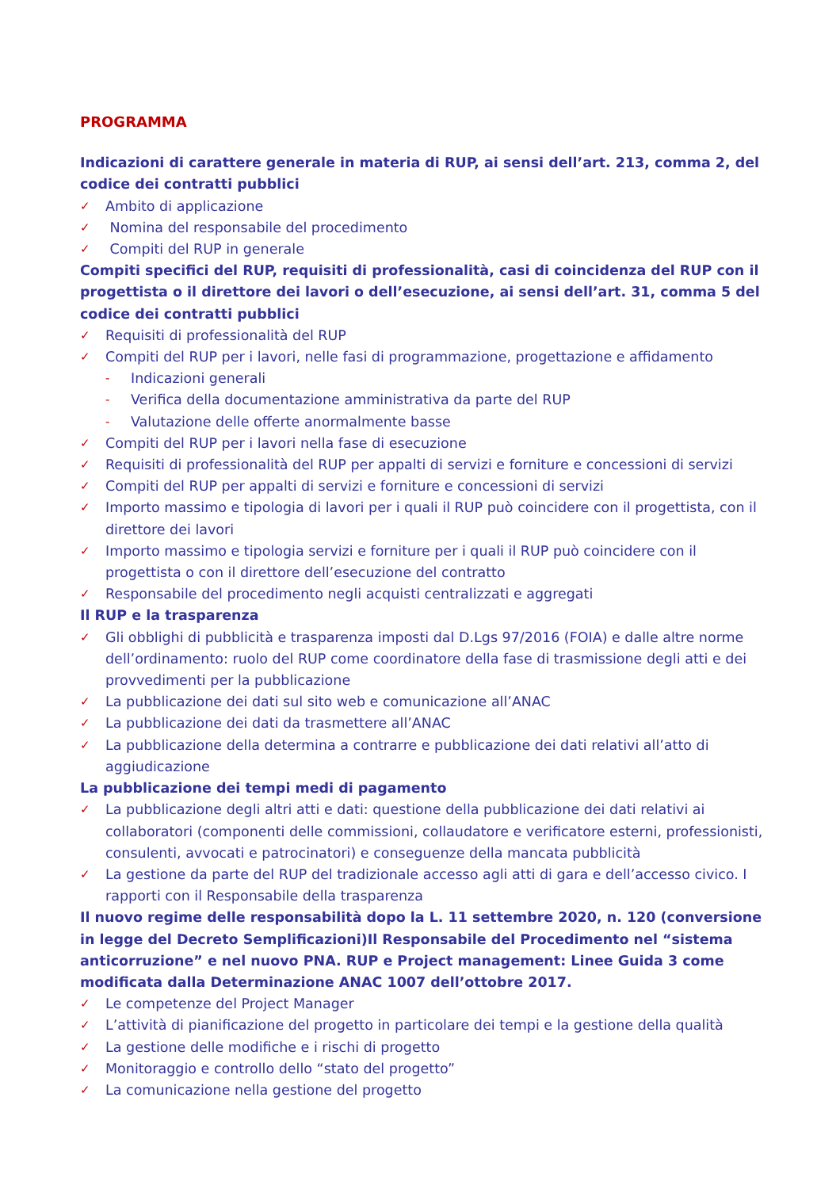PROGRAMMA
Indicazioni di carattere generale in materia di RUP, ai sensi dell’art. 213, comma 2, del codice dei contratti pubblici
✓ Ambito di applicazione
✓ Nomina del responsabile del procedimento
✓ Compiti del RUP in generale
Compiti specifici del RUP, requisiti di professionalità, casi di coincidenza del RUP con il progettista o il direttore dei lavori o dell’esecuzione, ai sensi dell’art. 31, comma 5 del codice dei contratti pubblici
✓ Requisiti di professionalità del RUP
✓ Compiti del RUP per i lavori, nelle fasi di programmazione, progettazione e affidamento
- Indicazioni generali
- Verifica della documentazione amministrativa da parte del RUP
- Valutazione delle offerte anormalmente basse
✓ Compiti del RUP per i lavori nella fase di esecuzione
✓ Requisiti di professionalità del RUP per appalti di servizi e forniture e concessioni di servizi
✓ Compiti del RUP per appalti di servizi e forniture e concessioni di servizi
✓ Importo massimo e tipologia di lavori per i quali il RUP può coincidere con il progettista, con il direttore dei lavori
✓ Importo massimo e tipologia servizi e forniture per i quali il RUP può coincidere con il progettista o con il direttore dell’esecuzione del contratto
✓ Responsabile del procedimento negli acquisti centralizzati e aggregati
Il RUP e la trasparenza
✓ Gli obblighi di pubblicità e trasparenza imposti dal D.Lgs 97/2016 (FOIA) e dalle altre norme dell’ordinamento: ruolo del RUP come coordinatore della fase di trasmissione degli atti e dei provvedimenti per la pubblicazione
✓ La pubblicazione dei dati sul sito web e comunicazione all’ANAC
✓ La pubblicazione dei dati da trasmettere all’ANAC
✓ La pubblicazione della determina a contrarre e pubblicazione dei dati relativi all’atto di aggiudicazione
La pubblicazione dei tempi medi di pagamento
✓ La pubblicazione degli altri atti e dati: questione della pubblicazione dei dati relativi ai collaboratori (componenti delle commissioni, collaudatore e verificatore esterni, professionisti, consulenti, avvocati e patrocinatori) e conseguenze della mancata pubblicità
✓ La gestione da parte del RUP del tradizionale accesso agli atti di gara e dell’accesso civico. I rapporti con il Responsabile della trasparenza
Il nuovo regime delle responsabilità dopo la L. 11 settembre 2020, n. 120 (conversione in legge del Decreto Semplificazioni)Il Responsabile del Procedimento nel “sistema anticorruzione” e nel nuovo PNA. RUP e Project management: Linee Guida 3 come modificata dalla Determinazione ANAC 1007 dell’ottobre 2017.
✓ Le competenze del Project Manager
✓ L’attività di pianificazione del progetto in particolare dei tempi e la gestione della qualità
✓ La gestione delle modifiche e i rischi di progetto
✓ Monitoraggio e controllo dello “stato del progetto”
✓ La comunicazione nella gestione del progetto